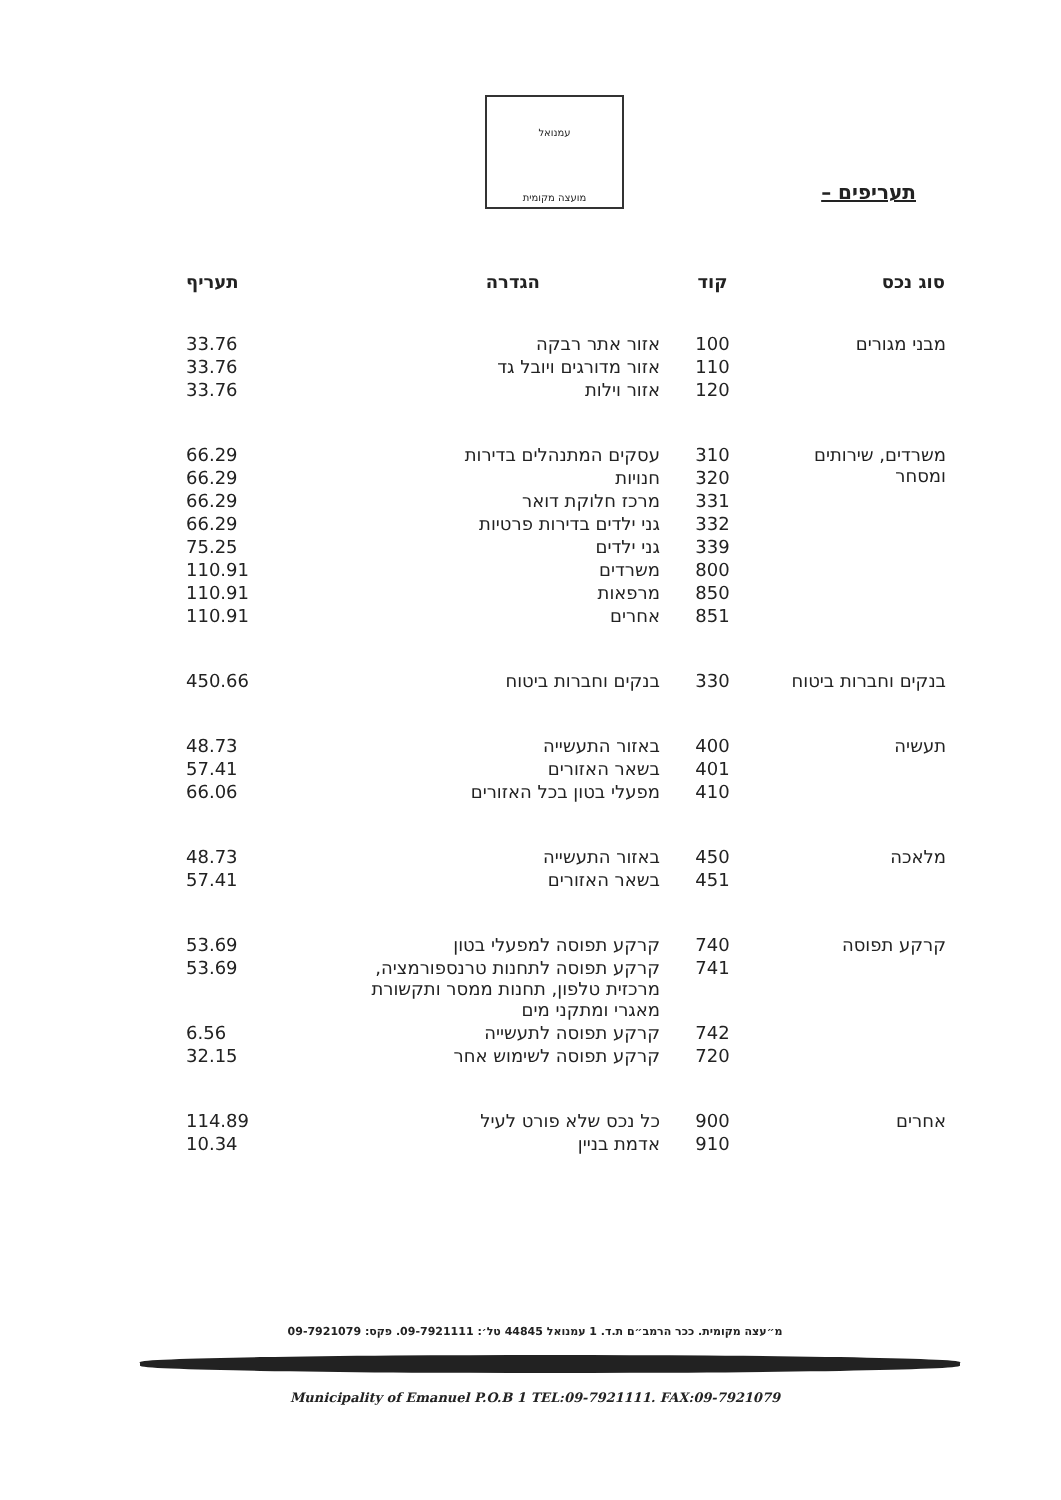עמנואל
מועצה מקומית
תעריפים –
| סוג נכס | קוד | הגדרה | תעריף |
| --- | --- | --- | --- |
| מבני מגורים | 100 | אזור אתר רבקה | 33.76 |
| | 110 | אזור מדורגים ויובל גד | 33.76 |
| | 120 | אזור וילות | 33.76 |
| משרדים, שירותים ומסחר | 310 | עסקים המתנהלים בדירות | 66.29 |
| | 320 | חנויות | 66.29 |
| | 331 | מרכז חלוקת דואר | 66.29 |
| | 332 | גני ילדים בדירות פרטיות | 66.29 |
| | 339 | גני ילדים | 75.25 |
| | 800 | משרדים | 110.91 |
| | 850 | מרפאות | 110.91 |
| | 851 | אחרים | 110.91 |
| בנקים וחברות ביטוח | 330 | בנקים וחברות ביטוח | 450.66 |
| תעשיה | 400 | באזור התעשייה | 48.73 |
| | 401 | בשאר האזורים | 57.41 |
| | 410 | מפעלי בטון בכל האזורים | 66.06 |
| מלאכה | 450 | באזור התעשייה | 48.73 |
| | 451 | בשאר האזורים | 57.41 |
| קרקע תפוסה | 740 | קרקע תפוסה למפעלי בטון | 53.69 |
| | 741 | קרקע תפוסה לתחנות טרנספורמציה, מרכזית טלפון, תחנות ממסר ותקשורת מאגרי ומתקני מים | 53.69 |
| | 742 | קרקע תפוסה לתעשייה | 6.56 |
| | 720 | קרקע תפוסה לשימוש אחר | 32.15 |
| אחרים | 900 | כל נכס שלא פורט לעיל | 114.89 |
| | 910 | אדמת בניין | 10.34 |
מ״עצה מקומית. ככר הרמב״ם ת.ד. 1 עמנואל 44845 טל׳: 09-7921111. פקס: 09-7921079
Municipality of Emanuel P.O.B 1 TEL:09-7921111. FAX:09-7921079